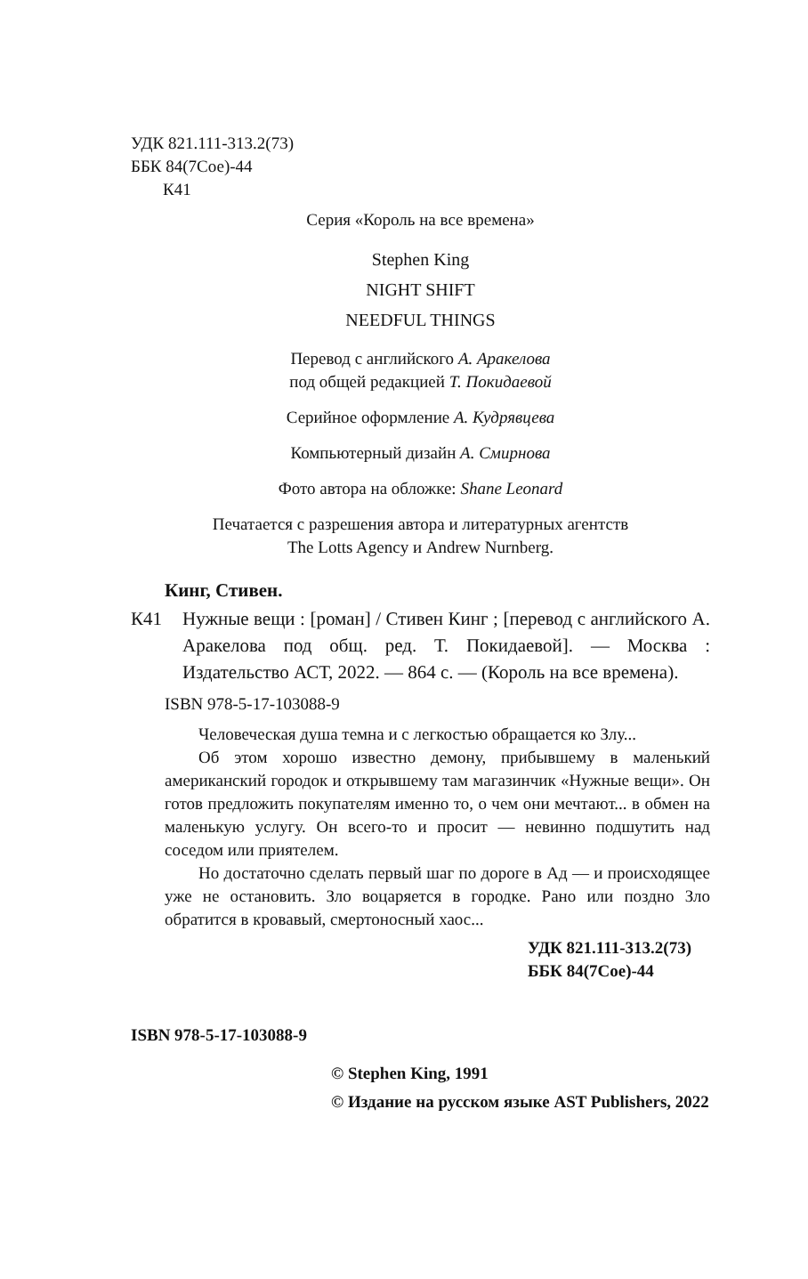УДК 821.111-313.2(73)
ББК 84(7Сое)-44
К41
Серия «Король на все времена»
Stephen King
NIGHT SHIFT
NEEDFUL THINGS
Перевод с английского А. Аракелова
под общей редакцией Т. Покидаевой
Серийное оформление А. Кудрявцева
Компьютерный дизайн А. Смирнова
Фото автора на обложке: Shane Leonard
Печатается с разрешения автора и литературных агентств
The Lotts Agency и Andrew Nurnberg.
Кинг, Стивен.
К41 Нужные вещи : [роман] / Стивен Кинг ; [перевод с английского А. Аракелова под общ. ред. Т. Покидаевой]. — Москва : Издательство АСТ, 2022. — 864 с. — (Король на все времена).
ISBN 978-5-17-103088-9
Человеческая душа темна и с легкостью обращается ко Злу...
Об этом хорошо известно демону, прибывшему в маленький американский городок и открывшему там магазинчик «Нужные вещи». Он готов предложить покупателям именно то, о чем они мечтают... в обмен на маленькую услугу. Он всего-то и просит — невинно подшутить над соседом или приятелем.
Но достаточно сделать первый шаг по дороге в Ад — и происходящее уже не остановить. Зло воцаряется в городке. Рано или поздно Зло обратится в кровавый, смертоносный хаос...
УДК 821.111-313.2(73)
ББК 84(7Сое)-44
ISBN 978-5-17-103088-9
© Stephen King, 1991
© Издание на русском языке AST Publishers, 2022